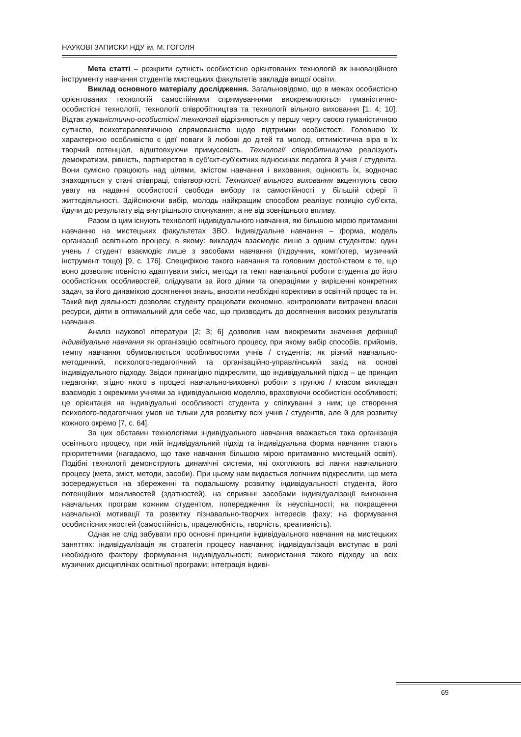НАУКОВІ ЗАПИСКИ НДУ ім. М. ГОГОЛЯ
Мета статті – розкрити сутність особистісно орієнтованих технологій як інноваційного інструменту навчання студентів мистецьких факультетів закладів вищої освіти.
Виклад основного матеріалу дослідження. Загальновідомо, що в межах особистісно орієнтованих технологій самостійними спрямуваннями виокремлюються гуманістично-особистісні технології, технології співробітництва та технології вільного виховання [1; 4; 10]. Відтак гуманістично-особистісні технології відрізняються у першу чергу своєю гуманістичною сутністю, психотерапевтичною спрямованістю щодо підтримки особистості. Головною їх характерною особливістю є ідеї поваги й любові до дітей та молоді, оптимістична віра в їх творчий потенціал, відштовхуючи примусовість. Технології співробітництва реалізують демократизм, рівність, партнерство в суб’єкт-суб’єктних відносинах педагога й учня / студента. Вони сумісно працюють над цілями, змістом навчання і виховання, оцінюють їх, водночас знаходяться у стані співпраці, співтворчості. Технології вільного виховання акцентують свою увагу на наданні особистості свободи вибору та самостійності у більшій сфері її життєдіяльності. Здійснюючи вибір, молодь найкращим способом реалізує позицію суб’єкта, йдучи до результату від внутрішнього спонукання, а не від зовнішнього впливу.
Разом із цим існують технології індивідуального навчання, які більшою мірою притаманні навчанню на мистецьких факультетах ЗВО. Індивідуальне навчання – форма, модель організації освітнього процесу, в якому: викладач взаємодіє лише з одним студентом; один учень / студент взаємодіє лише з засобами навчання (підручник, комп’ютер, музичний інструмент тощо) [9, с. 176]. Специфікою такого навчання та головним достоїнством є те, що воно дозволяє повністю адаптувати зміст, методи та темп навчальної роботи студента до його особистісних особливостей, слідкувати за його діями та операціями у вирішенні конкретних задач, за його динамікою досягнення знань, вносити необхідні корективи в освітній процес та ін. Такий вид діяльності дозволяє студенту працювати економно, контролювати витрачені власні ресурси, діяти в оптимальний для себе час, що призводить до досягнення високих результатів навчання.
Аналіз наукової літератури [2; 3; 6] дозволив нам виокремити значення дефініції індивідуальне навчання як організацію освітнього процесу, при якому вибір способів, прийомів, темпу навчання обумовлюється особливостями учнів / студентів; як різний навчально-методичний, психолого-педагогічний та організаційно-управлінський захід на основі індивідуального підходу. Звідси принагідно підкреслити, що індивідуальний підхід – це принцип педагогіки, згідно якого в процесі навчально-виховної роботи з групою / класом викладач взаємодіє з окремими учнями за індивідуальною моделлю, враховуючи особистісні особливості; це орієнтація на індивідуальні особливості студента у спілкуванні з ним; це створення психолого-педагогічних умов не тільки для розвитку всіх учнів / студентів, але й для розвитку кожного окремо [7, с. 64].
За цих обставин технологіями індивідуального навчання вважається така організація освітнього процесу, при якій індивідуальний підхід та індивідуальна форма навчання стають пріоритетними (нагадаємо, що таке навчання більшою мірою притаманно мистецькій освіті). Подібні технології демонструють динамічні системи, які охоплюють всі ланки навчального процесу (мета, зміст, методи, засоби). При цьому нам видається логічним підкреслити, що мета зосереджується на збереженні та подальшому розвитку індивідуальності студента, його потенційних можливостей (здатностей), на сприянні засобами індивідуалізації виконання навчальних програм кожним студентом, попередження їх неуспішності; на покращення навчальної мотивації та розвитку пізнавально-творчих інтересів фаху; на формування особистісних якостей (самостійність, працелюбність, творчість, креативність).
Однак не слід забувати про основні принципи індивідуального навчання на мистецьких заняттях: індивідуалізація як стратегія процесу навчання; індивідуалізація виступає в ролі необхідного фактору формування індивідуальності; використання такого підходу на всіх музичних дисциплінах освітньої програми; інтеграція індиві-
69